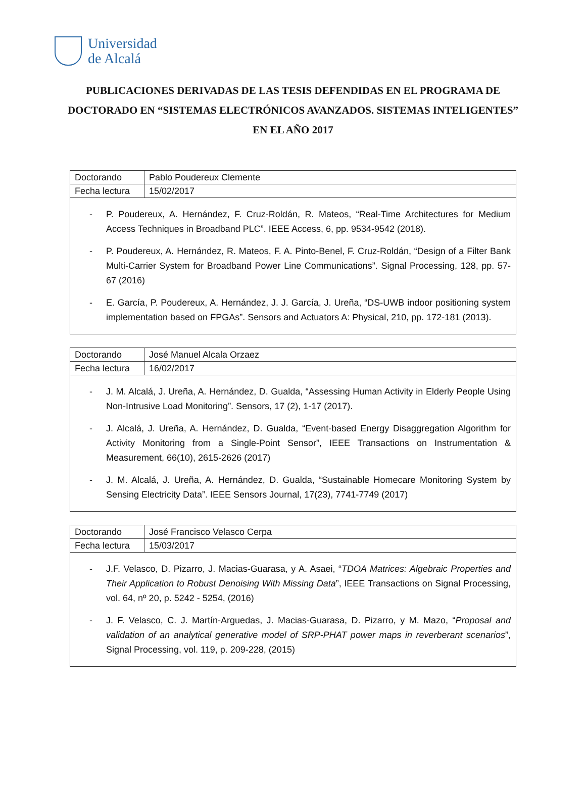Universidad
de Alcalá
PUBLICACIONES DERIVADAS DE LAS TESIS DEFENDIDAS EN EL PROGRAMA DE DOCTORADO EN “SISTEMAS ELECTRÓNICOS AVANZADOS. SISTEMAS INTELIGENTES” EN EL AÑO 2017
| Doctorando | Pablo Poudereux Clemente |
| Fecha lectura | 15/02/2017 |
- P. Poudereux, A. Hernández, F. Cruz-Roldán, R. Mateos, “Real-Time Architectures for Medium Access Techniques in Broadband PLC”. IEEE Access, 6, pp. 9534-9542 (2018).
- P. Poudereux, A. Hernández, R. Mateos, F. A. Pinto-Benel, F. Cruz-Roldán, “Design of a Filter Bank Multi-Carrier System for Broadband Power Line Communications”. Signal Processing, 128, pp. 57-67 (2016)
- E. García, P. Poudereux, A. Hernández, J. J. García, J. Ureña, “DS-UWB indoor positioning system implementation based on FPGAs”. Sensors and Actuators A: Physical, 210, pp. 172-181 (2013).
| Doctorando | José Manuel Alcala Orzaez |
| Fecha lectura | 16/02/2017 |
- J. M. Alcalá, J. Ureña, A. Hernández, D. Gualda, “Assessing Human Activity in Elderly People Using Non-Intrusive Load Monitoring”. Sensors, 17 (2), 1-17 (2017).
- J. Alcalá, J. Ureña, A. Hernández, D. Gualda, “Event-based Energy Disaggregation Algorithm for Activity Monitoring from a Single-Point Sensor”, IEEE Transactions on Instrumentation & Measurement, 66(10), 2615-2626 (2017)
- J. M. Alcalá, J. Ureña, A. Hernández, D. Gualda, “Sustainable Homecare Monitoring System by Sensing Electricity Data”. IEEE Sensors Journal, 17(23), 7741-7749 (2017)
| Doctorando | José Francisco Velasco Cerpa |
| Fecha lectura | 15/03/2017 |
- J.F. Velasco, D. Pizarro, J. Macias-Guarasa, y A. Asaei, “TDOA Matrices: Algebraic Properties and Their Application to Robust Denoising With Missing Data”, IEEE Transactions on Signal Processing, vol. 64, nº 20, p. 5242 - 5254, (2016)
- J. F. Velasco, C. J. Martín-Arguedas, J. Macias-Guarasa, D. Pizarro, y M. Mazo, “Proposal and validation of an analytical generative model of SRP-PHAT power maps in reverberant scenarios”, Signal Processing, vol. 119, p. 209-228, (2015)